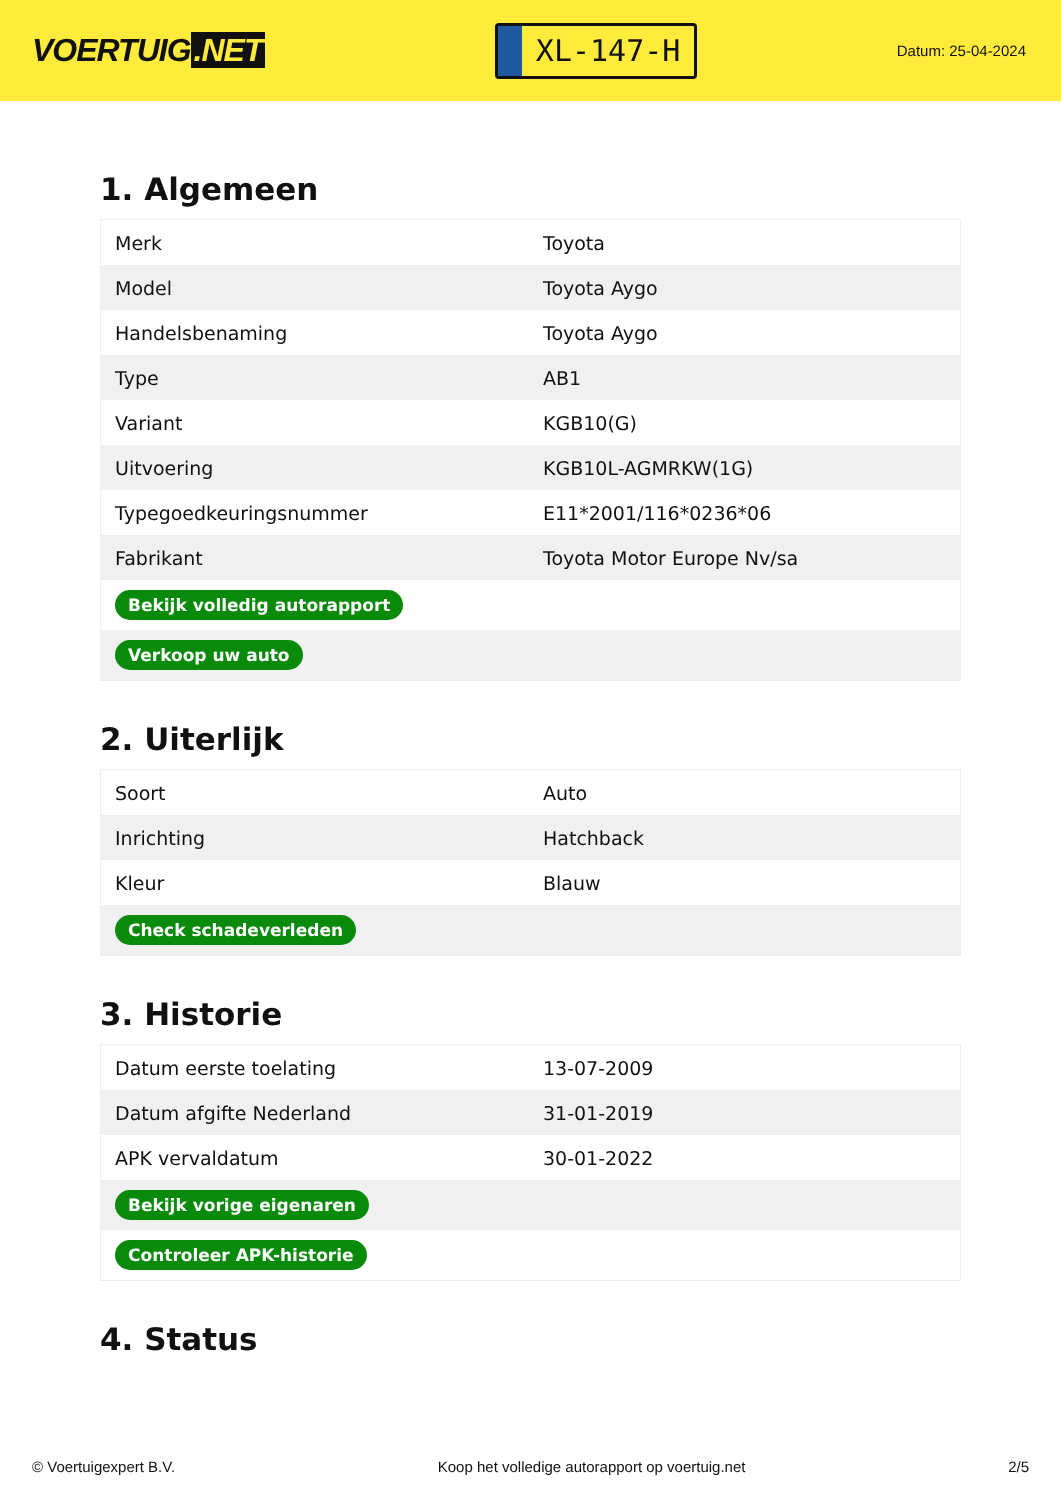VOERTUIG.NET
XL-147-H
Datum: 25-04-2024
1. Algemeen
| Merk | Toyota |
| Model | Toyota Aygo |
| Handelsbenaming | Toyota Aygo |
| Type | AB1 |
| Variant | KGB10(G) |
| Uitvoering | KGB10L-AGMRKW(1G) |
| Typegoedkeuringsnummer | E11*2001/116*0236*06 |
| Fabrikant | Toyota Motor Europe Nv/sa |
| Bekijk volledig autorapport | |
| Verkoop uw auto | |
2. Uiterlijk
| Soort | Auto |
| Inrichting | Hatchback |
| Kleur | Blauw |
| Check schadeverleden | |
3. Historie
| Datum eerste toelating | 13-07-2009 |
| Datum afgifte Nederland | 31-01-2019 |
| APK vervaldatum | 30-01-2022 |
| Bekijk vorige eigenaren | |
| Controleer APK-historie | |
4. Status
© Voertuigexpert B.V. Koop het volledige autorapport op voertuig.net 2/5